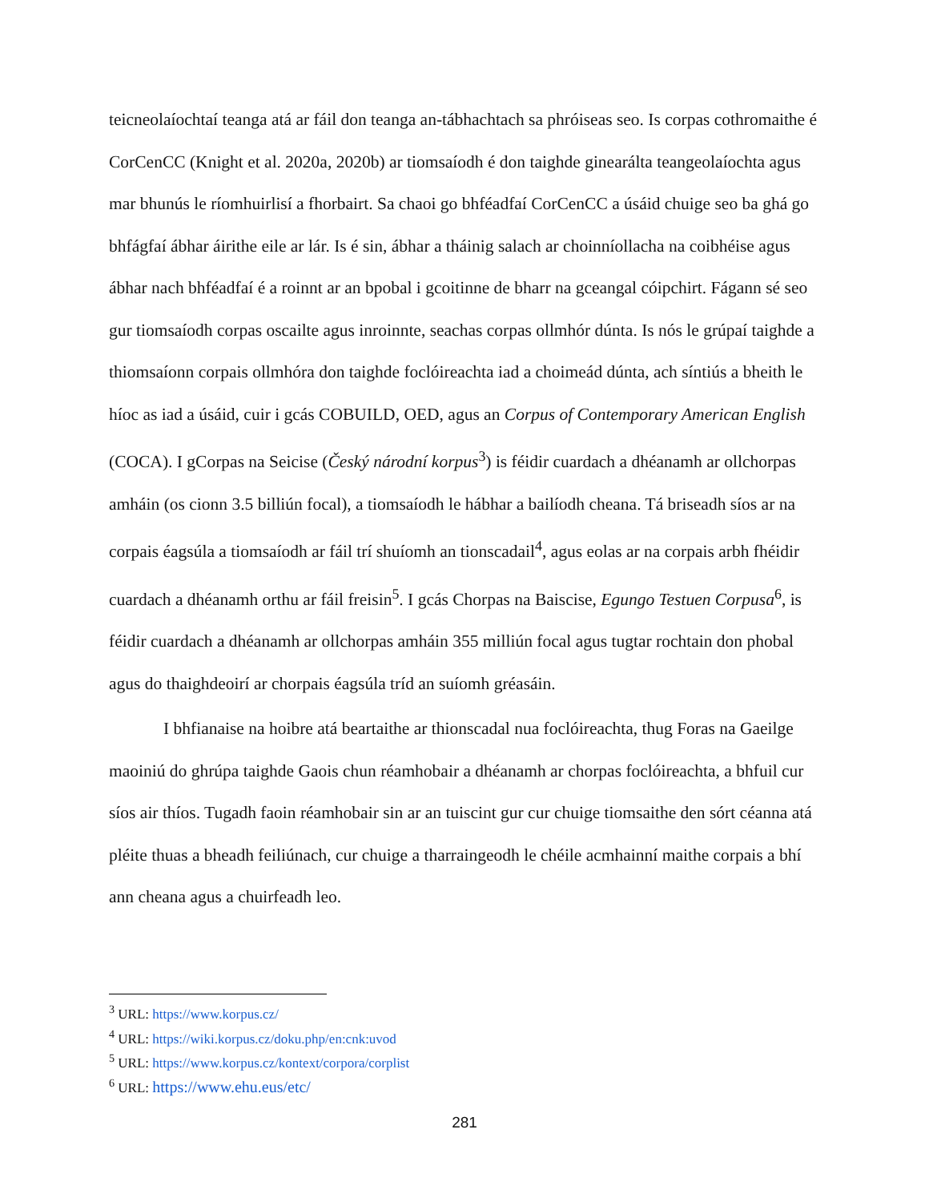teicneolaíochtaí teanga atá ar fáil don teanga an-tábhachtach sa phróiseas seo. Is corpas cothromaithe é CorCenCC (Knight et al. 2020a, 2020b) ar tiomsaíodh é don taighde ginearálta teangeolaíochta agus mar bhunús le ríomhuirlisí a fhorbairt. Sa chaoi go bhféadfaí CorCenCC a úsáid chuige seo ba ghá go bhfágfaí ábhar áirithe eile ar lár. Is é sin, ábhar a tháinig salach ar choinníollacha na coibhéise agus ábhar nach bhféadfaí é a roinnt ar an bpobal i gcoitinne de bharr na gceangal cóipchirt. Fágann sé seo gur tiomsaíodh corpas oscailte agus inroinnte, seachas corpas ollmhór dúnta. Is nós le grúpaí taighde a thiomsaíonn corpais ollmhóra don taighde foclóireachta iad a choimeád dúnta, ach síntiús a bheith le híoc as iad a úsáid, cuir i gcás COBUILD, OED, agus an Corpus of Contemporary American English (COCA). I gCorpas na Seicise (Český národní korpus<sup>3</sup>) is féidir cuardach a dhéanamh ar ollchorpas amháin (os cionn 3.5 billiún focal), a tiomsaíodh le hábhar a bailíodh cheana. Tá briseadh síos ar na corpais éagsúla a tiomsaíodh ar fáil trí shuíomh an tionscadail<sup>4</sup>, agus eolas ar na corpais arbh fhéidir cuardach a dhéanamh orthu ar fáil freisin<sup>5</sup>. I gcás Chorpas na Baiscise, Egungo Testuen Corpusa<sup>6</sup>, is féidir cuardach a dhéanamh ar ollchorpas amháin 355 milliún focal agus tugtar rochtain don phobal agus do thaighdeoirí ar chorpais éagsúla tríd an suíomh gréasáin.
I bhfianaise na hoibre atá beartaithe ar thionscadal nua foclóireachta, thug Foras na Gaeilge maoiniú do ghrúpa taighde Gaois chun réamhobair a dhéanamh ar chorpas foclóireachta, a bhfuil cur síos air thíos. Tugadh faoin réamhobair sin ar an tuiscint gur cur chuige tiomsaithe den sórt céanna atá pléite thuas a bheadh feiliúnach, cur chuige a tharraingeodh le chéile acmhainní maithe corpais a bhí ann cheana agus a chuirfeadh leo.
<sup>3</sup> URL: https://www.korpus.cz/
<sup>4</sup> URL: https://wiki.korpus.cz/doku.php/en:cnk:uvod
<sup>5</sup> URL: https://www.korpus.cz/kontext/corpora/corplist
<sup>6</sup> URL: https://www.ehu.eus/etc/
281